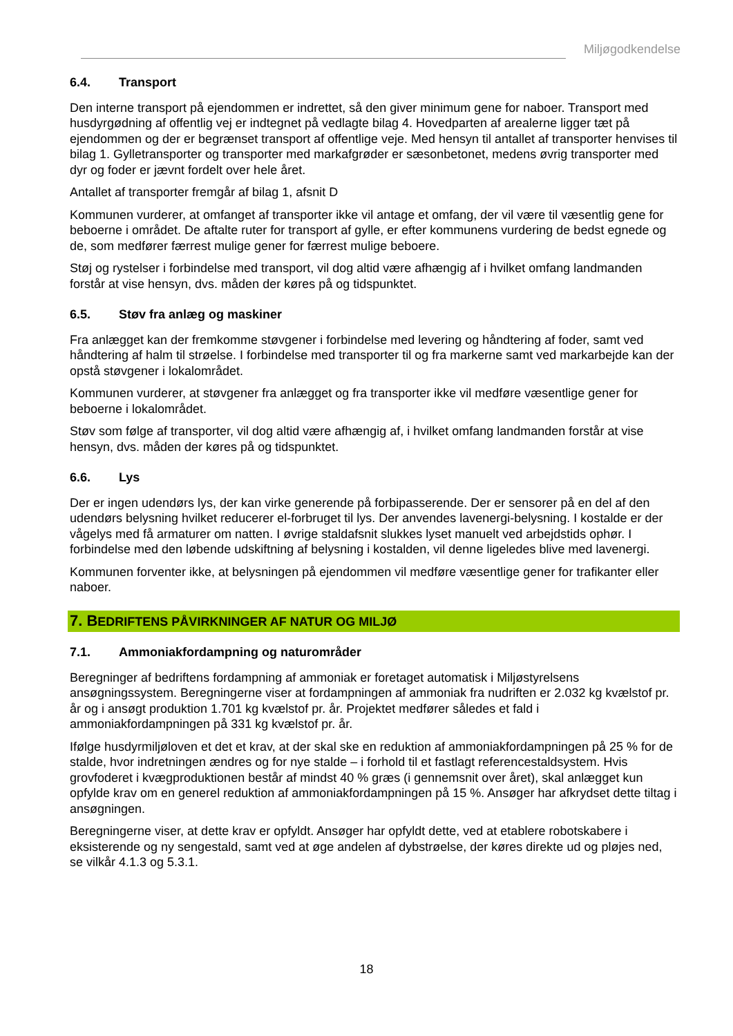Miljøgodkendelse
6.4. Transport
Den interne transport på ejendommen er indrettet, så den giver minimum gene for naboer. Transport med husdyrgødning af offentlig vej er indtegnet på vedlagte bilag 4. Hovedparten af arealerne ligger tæt på ejendommen og der er begrænset transport af offentlige veje. Med hensyn til antallet af transporter henvises til bilag 1. Gylletransporter og transporter med markafgrøder er sæsonbetonet, medens øvrig transporter med dyr og foder er jævnt fordelt over hele året.
Antallet af transporter fremgår af bilag 1, afsnit D
Kommunen vurderer, at omfanget af transporter ikke vil antage et omfang, der vil være til væsentlig gene for beboerne i området. De aftalte ruter for transport af gylle, er efter kommunens vurdering de bedst egnede og de, som medfører færrest mulige gener for færrest mulige beboere.
Støj og rystelser i forbindelse med transport, vil dog altid være afhængig af i hvilket omfang landmanden forstår at vise hensyn, dvs. måden der køres på og tidspunktet.
6.5. Støv fra anlæg og maskiner
Fra anlægget kan der fremkomme støvgener i forbindelse med levering og håndtering af foder, samt ved håndtering af halm til strøelse. I forbindelse med transporter til og fra markerne samt ved markarbejde kan der opstå støvgener i lokalområdet.
Kommunen vurderer, at støvgener fra anlægget og fra transporter ikke vil medføre væsentlige gener for beboerne i lokalområdet.
Støv som følge af transporter, vil dog altid være afhængig af, i hvilket omfang landmanden forstår at vise hensyn, dvs. måden der køres på og tidspunktet.
6.6. Lys
Der er ingen udendørs lys, der kan virke generende på forbipasserende. Der er sensorer på en del af den udendørs belysning hvilket reducerer el-forbruget til lys. Der anvendes lavenergi-belysning. I kostalde er der vågelys med få armaturer om natten. I øvrige staldafsnit slukkes lyset manuelt ved arbejdstids ophør. I forbindelse med den løbende udskiftning af belysning i kostalden, vil denne ligeledes blive med lavenergi.
Kommunen forventer ikke, at belysningen på ejendommen vil medføre væsentlige gener for trafikanter eller naboer.
7. BEDRIFTENS PÅVIRKNINGER AF NATUR OG MILJØ
7.1. Ammoniakfordampning og naturområder
Beregninger af bedriftens fordampning af ammoniak er foretaget automatisk i Miljøstyrelsens ansøgningssystem. Beregningerne viser at fordampningen af ammoniak fra nudriften er 2.032 kg kvælstof pr. år og i ansøgt produktion 1.701 kg kvælstof pr. år. Projektet medfører således et fald i ammoniakfordampningen på 331 kg kvælstof pr. år.
Ifølge husdyrmiljøloven et det et krav, at der skal ske en reduktion af ammoniakfordampningen på 25 % for de stalde, hvor indretningen ændres og for nye stalde – i forhold til et fastlagt referencestaldsystem. Hvis grovfoderet i kvægproduktionen består af mindst 40 % græs (i gennemsnit over året), skal anlægget kun opfylde krav om en generel reduktion af ammoniakfordampningen på 15 %. Ansøger har afkrydset dette tiltag i ansøgningen.
Beregningerne viser, at dette krav er opfyldt. Ansøger har opfyldt dette, ved at etablere robotskabere i eksisterende og ny sengestald, samt ved at øge andelen af dybstrøelse, der køres direkte ud og pløjes ned, se vilkår 4.1.3 og 5.3.1.
18